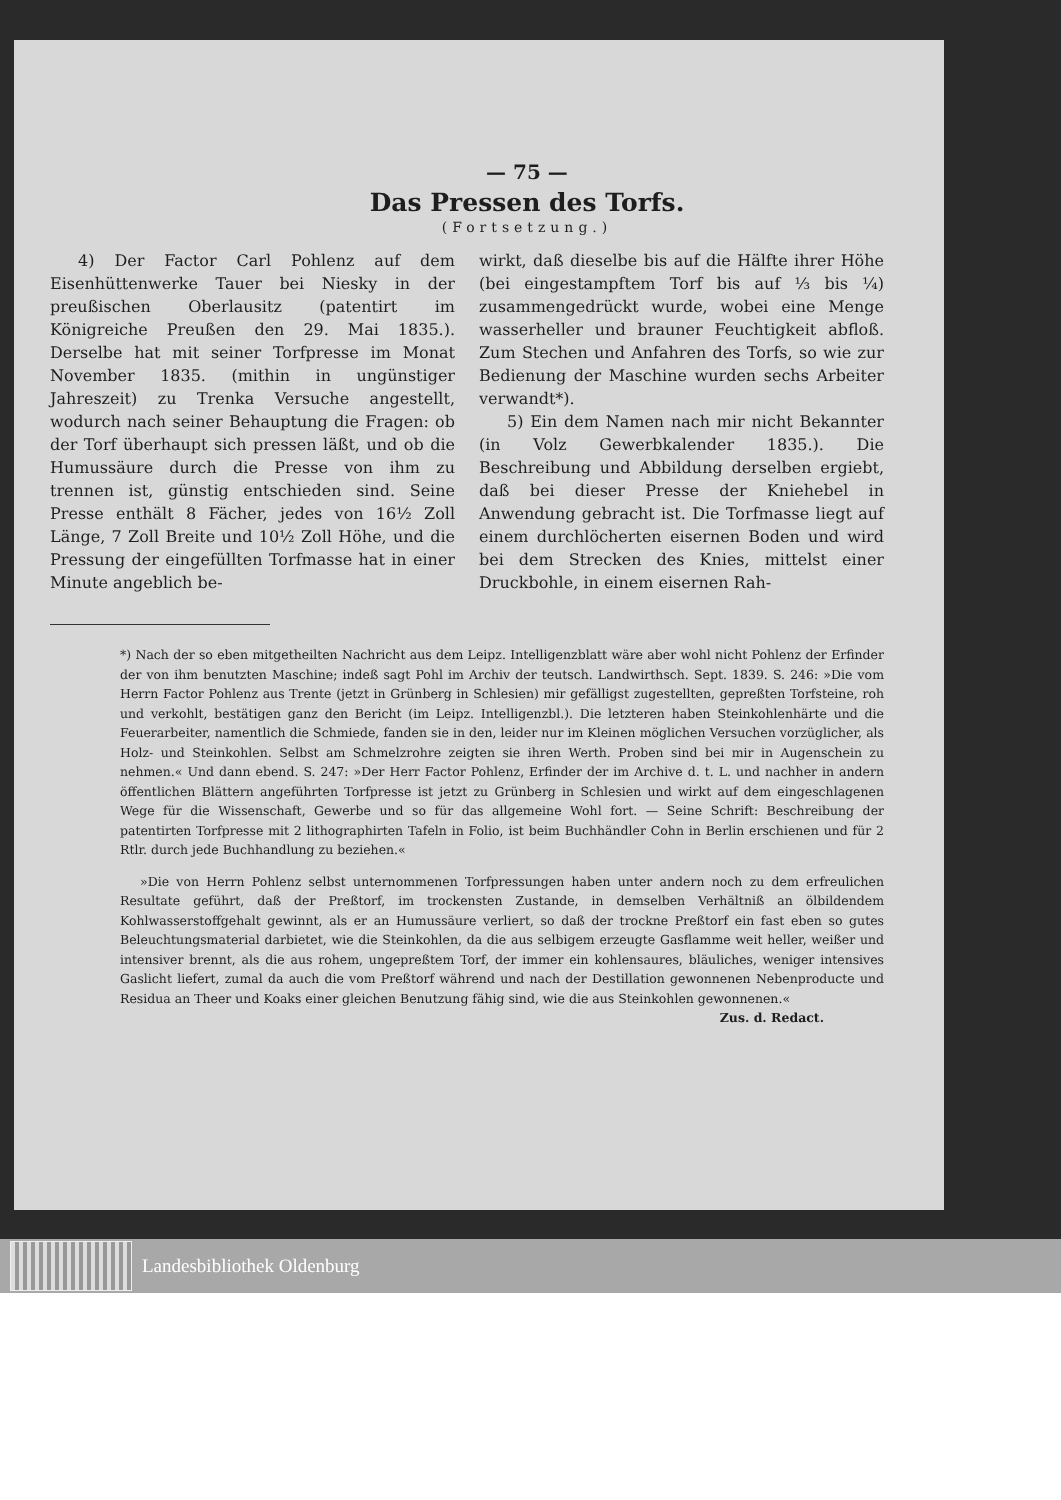— 75 —
Das Pressen des Torfs.
(Fortsetzung.)
4) Der Factor Carl Pohlenz auf dem Eisenhüttenwerke Tauer bei Niesky in der preußischen Oberlausitz (patentirt im Königreiche Preußen den 29. Mai 1835.). Derselbe hat mit seiner Torfpresse im Monat November 1835. (mithin in ungünstiger Jahreszeit) zu Trenka Versuche angestellt, wodurch nach seiner Behauptung die Fragen: ob der Torf überhaupt sich pressen läßt, und ob die Humussäure durch die Presse von ihm zu trennen ist, günstig entschieden sind. Seine Presse enthält 8 Fächer, jedes von 16½ Zoll Länge, 7 Zoll Breite und 10½ Zoll Höhe, und die Pressung der eingefüllten Torfmasse hat in einer Minute angeblich be-
wirkt, daß dieselbe bis auf die Hälfte ihrer Höhe (bei eingestampftem Torf bis auf ⅓ bis ¼) zusammengedrückt wurde, wobei eine Menge wasserheller und brauner Feuchtigkeit abfloß. Zum Stechen und Anfahren des Torfs, so wie zur Bedienung der Maschine wurden sechs Arbeiter verwandt*).
5) Ein dem Namen nach mir nicht Bekannter (in Volz Gewerbkalender 1835.). Die Beschreibung und Abbildung derselben ergiebt, daß bei dieser Presse der Kniehebel in Anwendung gebracht ist. Die Torfmasse liegt auf einem durchlöcherten eisernen Boden und wird bei dem Strecken des Knies, mittelst einer Druckbohle, in einem eisernen Rah-
*) Nach der so eben mitgetheilten Nachricht aus dem Leipz. Intelligenzblatt wäre aber wohl nicht Pohlenz der Erfinder der von ihm benutzten Maschine; indeß sagt Pohl im Archiv der teutsch. Landwirthsch. Sept. 1839. S. 246: »Die vom Herrn Factor Pohlenz aus Trente (jetzt in Grünberg in Schlesien) mir gefälligst zugestellten, gepreßten Torfsteine, roh und verkohlt, bestätigen ganz den Bericht (im Leipz. Intelligenzbl.). Die letzteren haben Steinkohlenhärte und die Feuerarbeiter, namentlich die Schmiede, fanden sie in den, leider nur im Kleinen möglichen Versuchen vorzüglicher, als Holz- und Steinkohlen. Selbst am Schmelzrohre zeigten sie ihren Werth. Proben sind bei mir in Augenschein zu nehmen.« Und dann ebend. S. 247: »Der Herr Factor Pohlenz, Erfinder der im Archive d. t. L. und nachher in andern öffentlichen Blättern angeführten Torfpresse ist jetzt zu Grünberg in Schlesien und wirkt auf dem eingeschlagenen Wege für die Wissenschaft, Gewerbe und so für das allgemeine Wohl fort. — Seine Schrift: Beschreibung der patentirten Torfpresse mit 2 lithographirten Tafeln in Folio, ist beim Buchhändler Cohn in Berlin erschienen und für 2 Rtlr. durch jede Buchhandlung zu beziehen.«
»Die von Herrn Pohlenz selbst unternommenen Torfpressungen haben unter andern noch zu dem erfreulichen Resultate geführt, daß der Preßtorf, im trockensten Zustande, in demselben Verhältniß an ölbildendem Kohlwasserstoffgehalt gewinnt, als er an Humussäure verliert, so daß der trockne Preßtorf ein fast eben so gutes Beleuchtungsmaterial darbietet, wie die Steinkohlen, da die aus selbigem erzeugte Gasflamme weit heller, weißer und intensiver brennt, als die aus rohem, ungepreßtem Torf, der immer ein kohlensaures, bläuliches, weniger intensives Gaslicht liefert, zumal da auch die vom Preßtorf während und nach der Destillation gewonnenen Nebenproducte und Residua an Theer und Koaks einer gleichen Benutzung fähig sind, wie die aus Steinkohlen gewonnenen.«
Zus. d. Redact.
Landesbibliothek Oldenburg